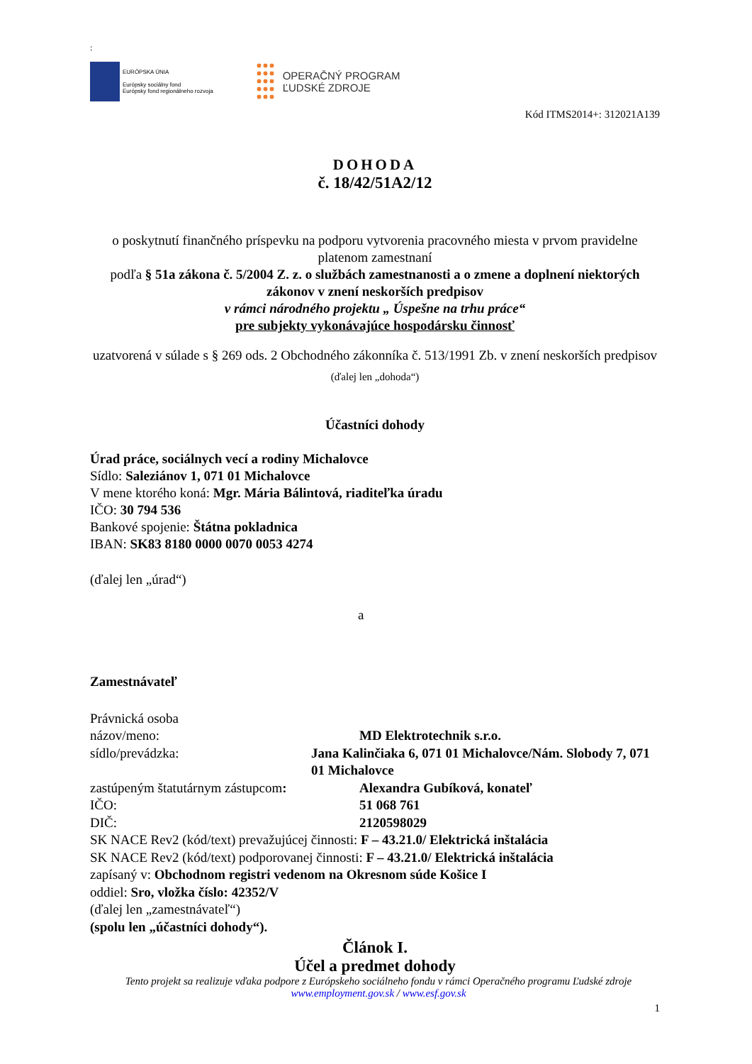:
EURÓPSKA ÚNIA
Európsky sociálny fond
Európsky fond regionálneho rozvoja
OPERAČNÝ PROGRAM
ĽUDSKÉ ZDROJE
Kód ITMS2014+: 312021A139
DOHODA
č. 18/42/51A2/12
o poskytnutí finančného príspevku na podporu vytvorenia pracovného miesta v prvom pravidelne platenom zamestnaní
podľa § 51a zákona č. 5/2004 Z. z. o službách zamestnanosti a o zmene a doplnení niektorých zákonov v znení neskorších predpisov
v rámci národného projektu „ Úspešne na trhu práce“
pre subjekty vykonávajúce hospodársku činnosť
uzatvorená v súlade s § 269 ods. 2 Obchodného zákonníka č. 513/1991 Zb. v znení neskorších predpisov
(ďalej len „dohoda“)
Účastníci dohody
Úrad práce, sociálnych vecí a rodiny Michalovce
Sídlo: Saleziánov 1, 071 01 Michalovce
V mene ktorého koná: Mgr. Mária Bálintová, riaditeľka úradu
IČO: 30 794 536
Bankové spojenie: Štátna pokladnica
IBAN: SK83 8180 0000 0070 0053 4274
(ďalej len „úrad“)
a
Zamestnávateľ
Právnická osoba
názov/meno: MD Elektrotechnik s.r.o.
sídlo/prevádzka: Jana Kalinčiaka 6, 071 01 Michalovce/Nám. Slobody 7, 071 01 Michalovce
zastúpeným štatutárnym zástupcom: Alexandra Gubíková, konateľ
IČO: 51 068 761
DIČ: 2120598029
SK NACE Rev2 (kód/text) prevažujúcej činnosti: F – 43.21.0/ Elektrická inštalácia
SK NACE Rev2 (kód/text) podporovanej činnosti: F – 43.21.0/ Elektrická inštalácia
zapísaný v: Obchodnom registri vedenom na Okresnom súde Košice I
oddiel: Sro, vložka číslo: 42352/V
(ďalej len „zamestnávateľ“)
(spolu len „účastníci dohody“).
Článok I.
Účel a predmet dohody
Tento projekt sa realizuje vďaka podpore z Európskeho sociálneho fondu v rámci Operačného programu Ľudské zdroje
www.employment.gov.sk / www.esf.gov.sk
1